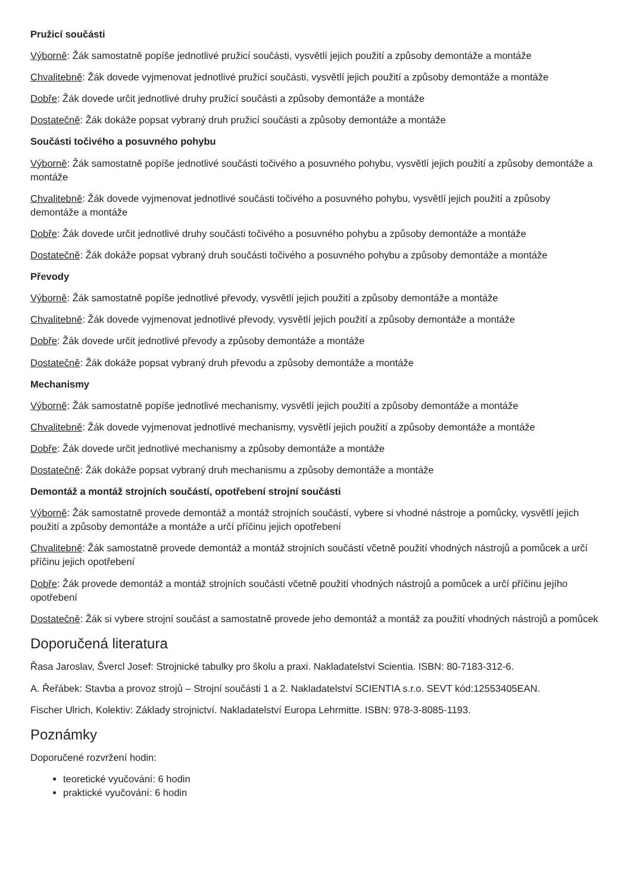Pružicí součásti
Výborně: Žák samostatně popíše jednotlivé pružicí součásti, vysvětlí jejich použití a způsoby demontáže a montáže
Chvalitebně: Žák dovede vyjmenovat jednotlivé pružicí součásti, vysvětlí jejich použití a způsoby demontáže a montáže
Dobře: Žák dovede určit jednotlivé druhy pružicí součásti a způsoby demontáže a montáže
Dostatečně: Žák dokáže popsat vybraný druh pružicí součásti a způsoby demontáže a montáže
Součásti točivého a posuvného pohybu
Výborně: Žák samostatně popíše jednotlivé součásti točivého a posuvného pohybu, vysvětlí jejich použití a způsoby demontáže a montáže
Chvalitebně: Žák dovede vyjmenovat jednotlivé součásti točivého a posuvného pohybu, vysvětlí jejich použití a způsoby demontáže a montáže
Dobře: Žák dovede určit jednotlivé druhy součásti točivého a posuvného pohybu a způsoby demontáže a montáže
Dostatečně: Žák dokáže popsat vybraný druh součásti točivého a posuvného pohybu a způsoby demontáže a montáže
Převody
Výborně: Žák samostatně popíše jednotlivé převody, vysvětlí jejich použití a způsoby demontáže a montáže
Chvalitebně: Žák dovede vyjmenovat jednotlivé převody, vysvětlí jejich použití a způsoby demontáže a montáže
Dobře: Žák dovede určit jednotlivé převody a způsoby demontáže a montáže
Dostatečně: Žák dokáže popsat vybraný druh převodu a způsoby demontáže a montáže
Mechanismy
Výborně: Žák samostatně popíše jednotlivé mechanismy, vysvětlí jejich použití a způsoby demontáže a montáže
Chvalitebně: Žák dovede vyjmenovat jednotlivé mechanismy, vysvětlí jejich použití a způsoby demontáže a montáže
Dobře: Žák dovede určit jednotlivé mechanismy a způsoby demontáže a montáže
Dostatečně: Žák dokáže popsat vybraný druh mechanismu a způsoby demontáže a montáže
Demontáž a montáž strojních součástí, opotřebení strojní součásti
Výborně: Žák samostatně provede demontáž a montáž strojních součástí, vybere si vhodné nástroje a pomůcky, vysvětlí jejich použití a způsoby demontáže a montáže a určí příčinu jejich opotřebení
Chvalitebně: Žák samostatně provede demontáž a montáž strojních součástí včetně použití vhodných nástrojů a pomůcek a určí příčinu jejich opotřebení
Dobře: Žák provede demontáž a montáž strojních součástí včetně použití vhodných nástrojů a pomůcek a určí příčinu jejího opotřebení
Dostatečně: Žák si vybere strojní součást a samostatně provede jeho demontáž a montáž za použití vhodných nástrojů a pomůcek
Doporučená literatura
Řasa Jaroslav, Švercl Josef: Strojnické tabulky pro školu a praxi. Nakladatelství Scientia. ISBN: 80-7183-312-6.
A. Řeřábek: Stavba a provoz strojů – Strojní součásti 1 a 2. Nakladatelství SCIENTIA s.r.o. SEVT kód:12553405EAN.
Fischer Ulrich, Kolektiv: Základy strojnictví. Nakladatelství Europa Lehrmitte. ISBN: 978-3-8085-1193.
Poznámky
Doporučené rozvržení hodin:
teoretické vyučování: 6 hodin
praktické vyučování: 6 hodin